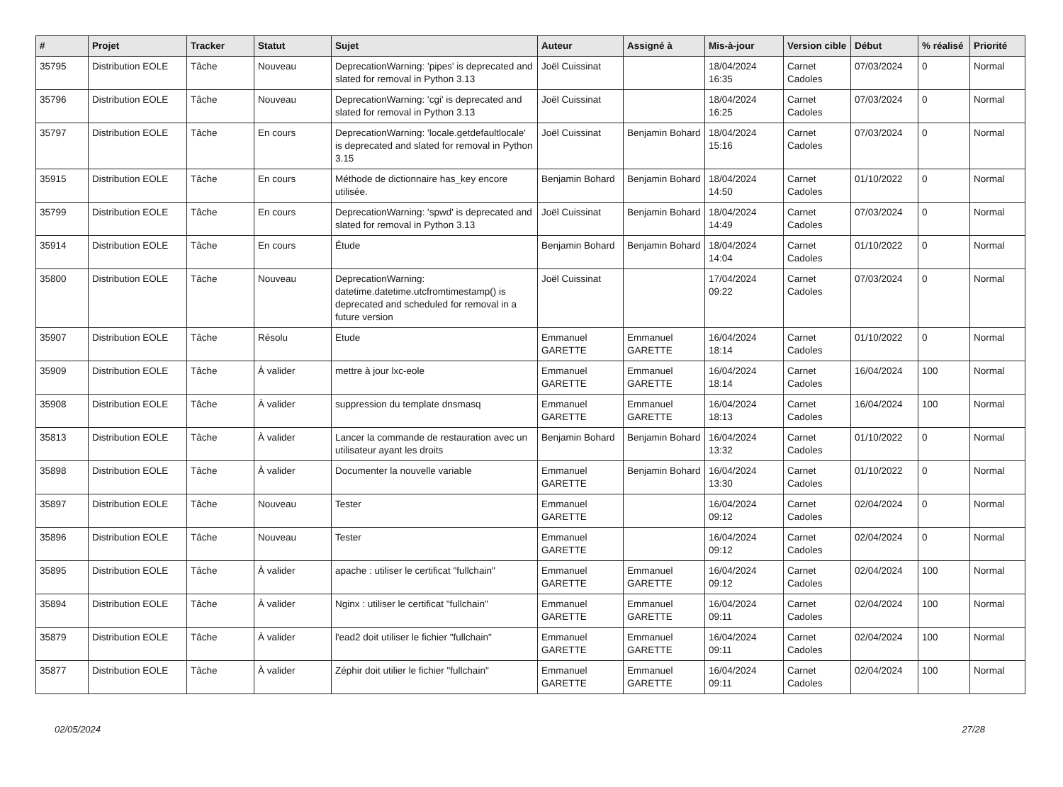| # | Projet | Tracker | Statut | Sujet | Auteur | Assigné à | Mis-à-jour | Version cible | Début | % réalisé | Priorité |
| --- | --- | --- | --- | --- | --- | --- | --- | --- | --- | --- | --- |
| 35795 | Distribution EOLE | Tâche | Nouveau | DeprecationWarning: 'pipes' is deprecated and slated for removal in Python 3.13 | Joël Cuissinat | | 18/04/2024 16:35 | Carnet Cadoles | 07/03/2024 | 0 | Normal |
| 35796 | Distribution EOLE | Tâche | Nouveau | DeprecationWarning: 'cgi' is deprecated and slated for removal in Python 3.13 | Joël Cuissinat | | 18/04/2024 16:25 | Carnet Cadoles | 07/03/2024 | 0 | Normal |
| 35797 | Distribution EOLE | Tâche | En cours | DeprecationWarning: 'locale.getdefaultlocale' is deprecated and slated for removal in Python 3.15 | Joël Cuissinat | Benjamin Bohard | 18/04/2024 15:16 | Carnet Cadoles | 07/03/2024 | 0 | Normal |
| 35915 | Distribution EOLE | Tâche | En cours | Méthode de dictionnaire has_key encore utilisée. | Benjamin Bohard | Benjamin Bohard | 18/04/2024 14:50 | Carnet Cadoles | 01/10/2022 | 0 | Normal |
| 35799 | Distribution EOLE | Tâche | En cours | DeprecationWarning: 'spwd' is deprecated and slated for removal in Python 3.13 | Joël Cuissinat | Benjamin Bohard | 18/04/2024 14:49 | Carnet Cadoles | 07/03/2024 | 0 | Normal |
| 35914 | Distribution EOLE | Tâche | En cours | Étude | Benjamin Bohard | Benjamin Bohard | 18/04/2024 14:04 | Carnet Cadoles | 01/10/2022 | 0 | Normal |
| 35800 | Distribution EOLE | Tâche | Nouveau | DeprecationWarning: datetime.datetime.utcfromtimestamp() is deprecated and scheduled for removal in a future version | Joël Cuissinat | | 17/04/2024 09:22 | Carnet Cadoles | 07/03/2024 | 0 | Normal |
| 35907 | Distribution EOLE | Tâche | Résolu | Etude | Emmanuel GARETTE | Emmanuel GARETTE | 16/04/2024 18:14 | Carnet Cadoles | 01/10/2022 | 0 | Normal |
| 35909 | Distribution EOLE | Tâche | À valider | mettre à jour lxc-eole | Emmanuel GARETTE | Emmanuel GARETTE | 16/04/2024 18:14 | Carnet Cadoles | 16/04/2024 | 100 | Normal |
| 35908 | Distribution EOLE | Tâche | À valider | suppression du template dnsmasq | Emmanuel GARETTE | Emmanuel GARETTE | 16/04/2024 18:13 | Carnet Cadoles | 16/04/2024 | 100 | Normal |
| 35813 | Distribution EOLE | Tâche | À valider | Lancer la commande de restauration avec un utilisateur ayant les droits | Benjamin Bohard | Benjamin Bohard | 16/04/2024 13:32 | Carnet Cadoles | 01/10/2022 | 0 | Normal |
| 35898 | Distribution EOLE | Tâche | À valider | Documenter la nouvelle variable | Emmanuel GARETTE | Benjamin Bohard | 16/04/2024 13:30 | Carnet Cadoles | 01/10/2022 | 0 | Normal |
| 35897 | Distribution EOLE | Tâche | Nouveau | Tester | Emmanuel GARETTE | | 16/04/2024 09:12 | Carnet Cadoles | 02/04/2024 | 0 | Normal |
| 35896 | Distribution EOLE | Tâche | Nouveau | Tester | Emmanuel GARETTE | | 16/04/2024 09:12 | Carnet Cadoles | 02/04/2024 | 0 | Normal |
| 35895 | Distribution EOLE | Tâche | À valider | apache : utiliser le certificat "fullchain" | Emmanuel GARETTE | Emmanuel GARETTE | 16/04/2024 09:12 | Carnet Cadoles | 02/04/2024 | 100 | Normal |
| 35894 | Distribution EOLE | Tâche | À valider | Nginx : utiliser le certificat "fullchain" | Emmanuel GARETTE | Emmanuel GARETTE | 16/04/2024 09:11 | Carnet Cadoles | 02/04/2024 | 100 | Normal |
| 35879 | Distribution EOLE | Tâche | À valider | l'ead2 doit utiliser le fichier "fullchain" | Emmanuel GARETTE | Emmanuel GARETTE | 16/04/2024 09:11 | Carnet Cadoles | 02/04/2024 | 100 | Normal |
| 35877 | Distribution EOLE | Tâche | À valider | Zéphir doit utilier le fichier "fullchain" | Emmanuel GARETTE | Emmanuel GARETTE | 16/04/2024 09:11 | Carnet Cadoles | 02/04/2024 | 100 | Normal |
02/05/2024 27/28